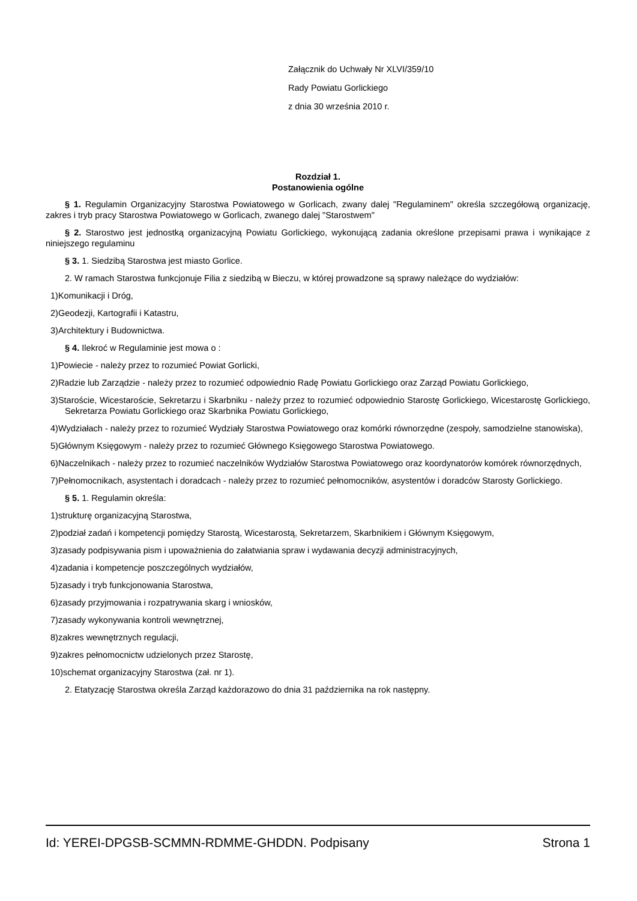Załącznik do Uchwały Nr XLVI/359/10
Rady Powiatu Gorlickiego
z dnia 30 września 2010 r.
Rozdział 1.
Postanowienia ogólne
§ 1. Regulamin Organizacyjny Starostwa Powiatowego w Gorlicach, zwany dalej "Regulaminem" określa szczegółową organizację, zakres i tryb pracy Starostwa Powiatowego w Gorlicach, zwanego dalej "Starostwem"
§ 2. Starostwo jest jednostką organizacyjną Powiatu Gorlickiego, wykonującą zadania określone przepisami prawa i wynikające z niniejszego regulaminu
§ 3. 1. Siedzibą Starostwa jest miasto Gorlice.
2. W ramach Starostwa funkcjonuje Filia z siedzibą w Bieczu, w której prowadzone są sprawy należące do wydziałów:
1)Komunikacji i Dróg,
2)Geodezji, Kartografii i Katastru,
3)Architektury i Budownictwa.
§ 4. Ilekroć w Regulaminie jest mowa o :
1)Powiecie - należy przez to rozumieć Powiat Gorlicki,
2)Radzie lub Zarządzie - należy przez to rozumieć odpowiednio Radę Powiatu Gorlickiego oraz Zarząd Powiatu Gorlickiego,
3)Staroście, Wicestaroście, Sekretarzu i Skarbniku - należy przez to rozumieć odpowiednio Starostę Gorlickiego, Wicestarostę Gorlickiego, Sekretarza Powiatu Gorlickiego oraz Skarbnika Powiatu Gorlickiego,
4)Wydziałach - należy przez to rozumieć Wydziały Starostwa Powiatowego oraz komórki równorzędne (zespoły, samodzielne stanowiska),
5)Głównym Księgowym - należy przez to rozumieć Głównego Księgowego Starostwa Powiatowego.
6)Naczelnikach - należy przez to rozumieć naczelników Wydziałów Starostwa Powiatowego oraz koordynatorów komórek równorzędnych,
7)Pełnomocnikach, asystentach i doradcach - należy przez to rozumieć pełnomocników, asystentów i doradców Starosty Gorlickiego.
§ 5. 1. Regulamin określa:
1)strukturę organizacyjną Starostwa,
2)podział zadań i kompetencji pomiędzy Starostą, Wicestarostą, Sekretarzem, Skarbnikiem i Głównym Księgowym,
3)zasady podpisywania pism i upoważnienia do załatwiania spraw i wydawania decyzji administracyjnych,
4)zadania i kompetencje poszczególnych wydziałów,
5)zasady i tryb funkcjonowania Starostwa,
6)zasady przyjmowania i rozpatrywania skarg i wniosków,
7)zasady wykonywania kontroli wewnętrznej,
8)zakres wewnętrznych regulacji,
9)zakres pełnomocnictw udzielonych przez Starostę,
10)schemat organizacyjny Starostwa (zał. nr 1).
2. Etatyzację Starostwa określa Zarząd każdorazowo do dnia 31 października na rok następny.
Id: YEREI-DPGSB-SCMMN-RDMME-GHDDN. Podpisany Strona 1